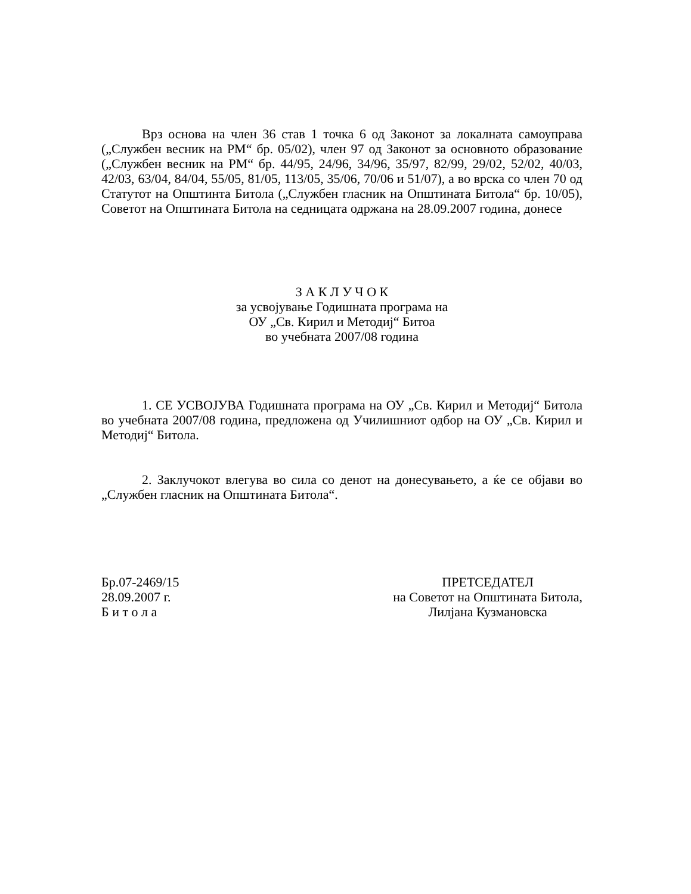Врз основа на член 36 став 1 точка 6 од Законот за локалната самоуправа („Службен весник на РМ“ бр. 05/02), член 97 од Законот за основното образование („Службен весник на РМ“ бр. 44/95, 24/96, 34/96, 35/97, 82/99, 29/02, 52/02, 40/03, 42/03, 63/04, 84/04, 55/05, 81/05, 113/05, 35/06, 70/06 и 51/07), а во врска со член 70 од Статутот на Општинта Битола („Службен гласник на Општината Битола“ бр. 10/05), Советот на Општината Битола на седницата одржана на 28.09.2007 година, донесе
З А К Л У Ч О К
за усвојување Годишната програма на
ОУ „Св. Кирил и Методиј“ Битоа
во учебната 2007/08 година
1. СЕ УСВОЈУВА Годишната програма на ОУ „Св. Кирил и Методиј“ Битола во учебната 2007/08 година, предложена од Училишниот одбор на ОУ „Св. Кирил и Методиј“ Битола.
2. Заклучокот влегува во сила со денот на донесувањето, а ќе се објави во „Службен гласник на Општината Битола“.
Бр.07-2469/15
28.09.2007 г.
Б и т о л а
ПРЕТСЕДАТЕЛ
на Советот на Општината Битола,
Лилјана Кузмановска